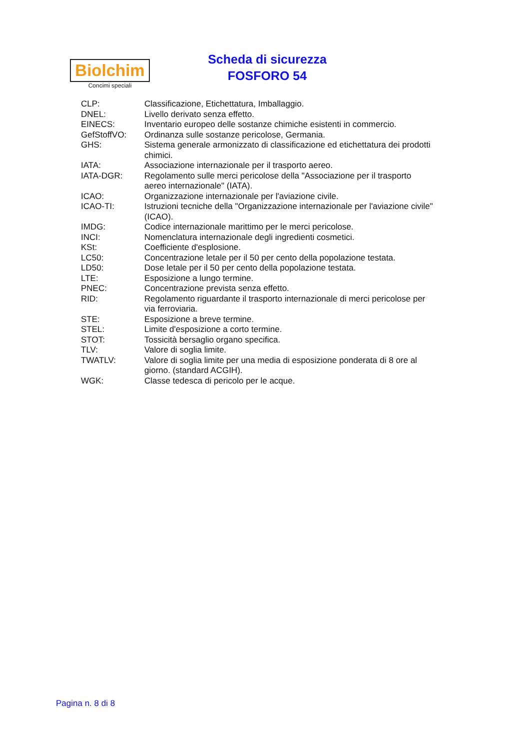Biolchim
Concimi speciali
Scheda di sicurezza
FOSFORO 54
CLP: Classificazione, Etichettatura, Imballaggio.
DNEL: Livello derivato senza effetto.
EINECS: Inventario europeo delle sostanze chimiche esistenti in commercio.
GefStoffVO: Ordinanza sulle sostanze pericolose, Germania.
GHS: Sistema generale armonizzato di classificazione ed etichettatura dei prodotti chimici.
IATA: Associazione internazionale per il trasporto aereo.
IATA-DGR: Regolamento sulle merci pericolose della "Associazione per il trasporto aereo internazionale" (IATA).
ICAO: Organizzazione internazionale per l'aviazione civile.
ICAO-TI: Istruzioni tecniche della "Organizzazione internazionale per l'aviazione civile" (ICAO).
IMDG: Codice internazionale marittimo per le merci pericolose.
INCI: Nomenclatura internazionale degli ingredienti cosmetici.
KSt: Coefficiente d'esplosione.
LC50: Concentrazione letale per il 50 per cento della popolazione testata.
LD50: Dose letale per il 50 per cento della popolazione testata.
LTE: Esposizione a lungo termine.
PNEC: Concentrazione prevista senza effetto.
RID: Regolamento riguardante il trasporto internazionale di merci pericolose per via ferroviaria.
STE: Esposizione a breve termine.
STEL: Limite d'esposizione a corto termine.
STOT: Tossicità bersaglio organo specifica.
TLV: Valore di soglia limite.
TWATLV: Valore di soglia limite per una media di esposizione ponderata di 8 ore al giorno. (standard ACGIH).
WGK: Classe tedesca di pericolo per le acque.
Pagina n. 8 di 8